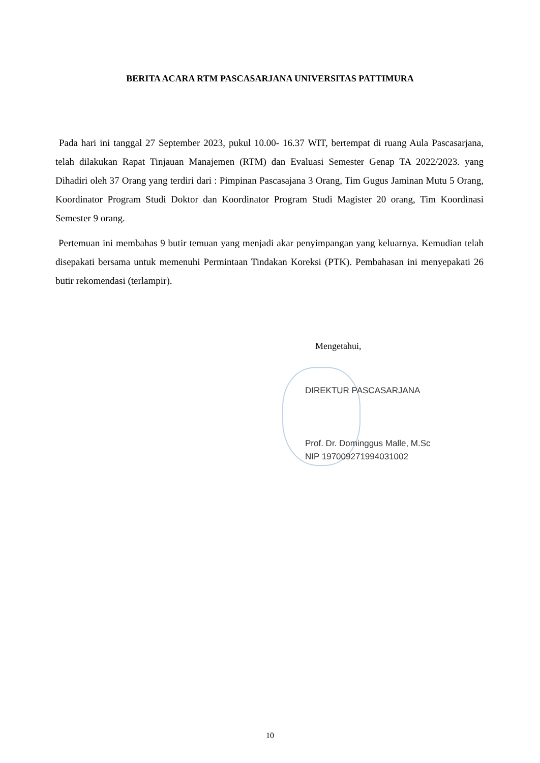BERITA ACARA RTM PASCASARJANA UNIVERSITAS PATTIMURA
Pada hari ini tanggal 27 September 2023, pukul 10.00- 16.37 WIT, bertempat di ruang Aula Pascasarjana, telah dilakukan Rapat Tinjauan Manajemen (RTM) dan Evaluasi Semester Genap TA 2022/2023. yang Dihadiri oleh 37 Orang yang terdiri dari : Pimpinan Pascasajana 3 Orang, Tim Gugus Jaminan Mutu 5 Orang, Koordinator Program Studi Doktor dan Koordinator Program Studi Magister 20 orang, Tim Koordinasi Semester 9 orang.
Pertemuan ini membahas 9 butir temuan yang menjadi akar penyimpangan yang keluarnya. Kemudian telah disepakati bersama untuk memenuhi Permintaan Tindakan Koreksi (PTK). Pembahasan ini menyepakati 26 butir rekomendasi (terlampir).
Mengetahui,
DIREKTUR PASCASARJANA
Prof. Dr. Dominggus Malle, M.Sc
NIP 197009271994031002
10